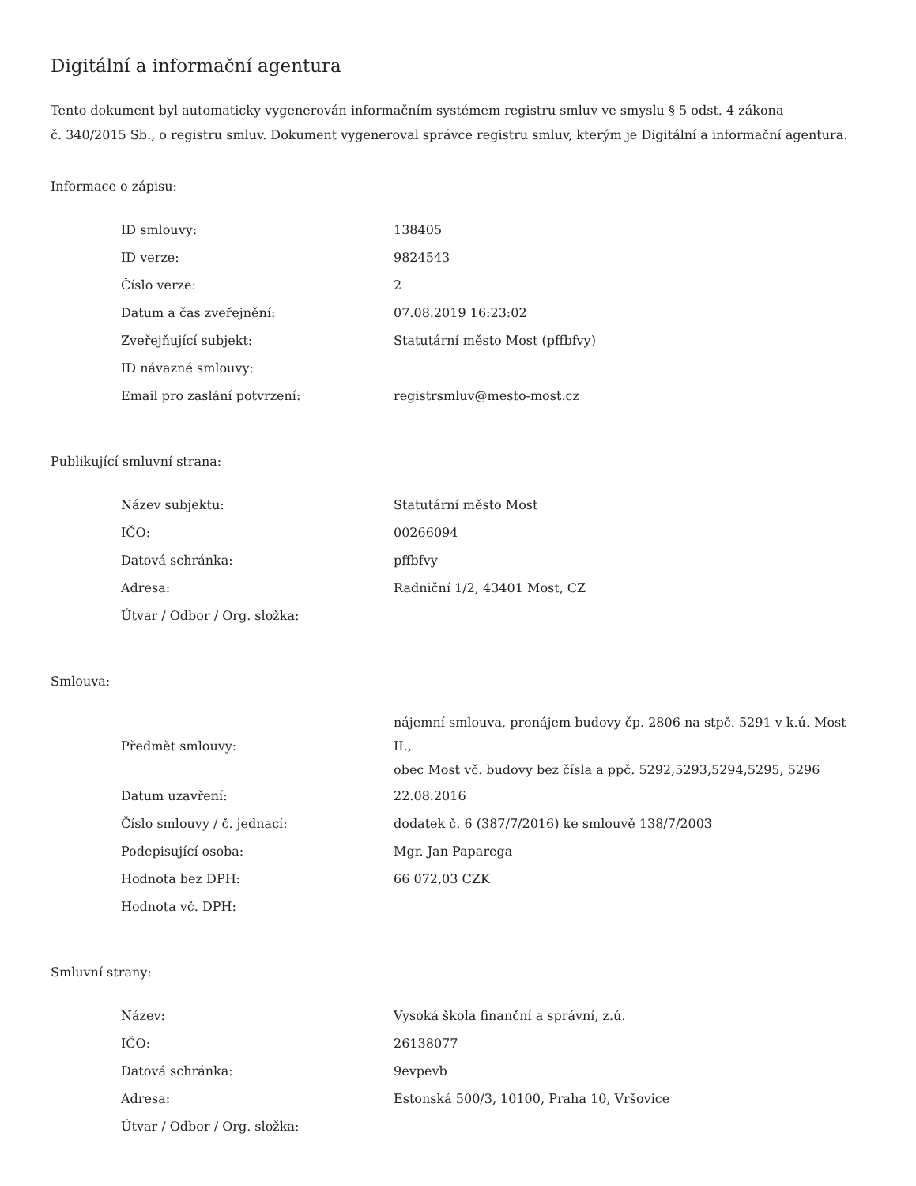Digitální a informační agentura
Tento dokument byl automaticky vygenerován informačním systémem registru smluv ve smyslu § 5 odst. 4 zákona
č. 340/2015 Sb., o registru smluv. Dokument vygeneroval správce registru smluv, kterým je Digitální a informační agentura.
Informace o zápisu:
| ID smlouvy: | 138405 |
| ID verze: | 9824543 |
| Číslo verze: | 2 |
| Datum a čas zveřejnění: | 07.08.2019 16:23:02 |
| Zveřejňující subjekt: | Statutární město Most (pffbfvy) |
| ID návazné smlouvy: | |
| Email pro zaslání potvrzení: | registrsmluv@mesto-most.cz |
Publikující smluvní strana:
| Název subjektu: | Statutární město Most |
| IČO: | 00266094 |
| Datová schránka: | pffbfvy |
| Adresa: | Radniční 1/2, 43401 Most, CZ |
| Útvar / Odbor / Org. složka: | |
Smlouva:
| Předmět smlouvy: | nájemní smlouva, pronájem budovy čp. 2806 na stpč. 5291 v k.ú. Most II., obec Most vč. budovy bez čísla a ppč. 5292,5293,5294,5295, 5296 |
| Datum uzavření: | 22.08.2016 |
| Číslo smlouvy / č. jednací: | dodatek č. 6 (387/7/2016) ke smlouvě 138/7/2003 |
| Podepisující osoba: | Mgr. Jan Paparega |
| Hodnota bez DPH: | 66 072,03 CZK |
| Hodnota vč. DPH: | |
Smluvní strany:
| Název: | Vysoká škola finanční a správní, z.ú. |
| IČO: | 26138077 |
| Datová schránka: | 9evpevb |
| Adresa: | Estonská 500/3, 10100, Praha 10, Vršovice |
| Útvar / Odbor / Org. složka: | |